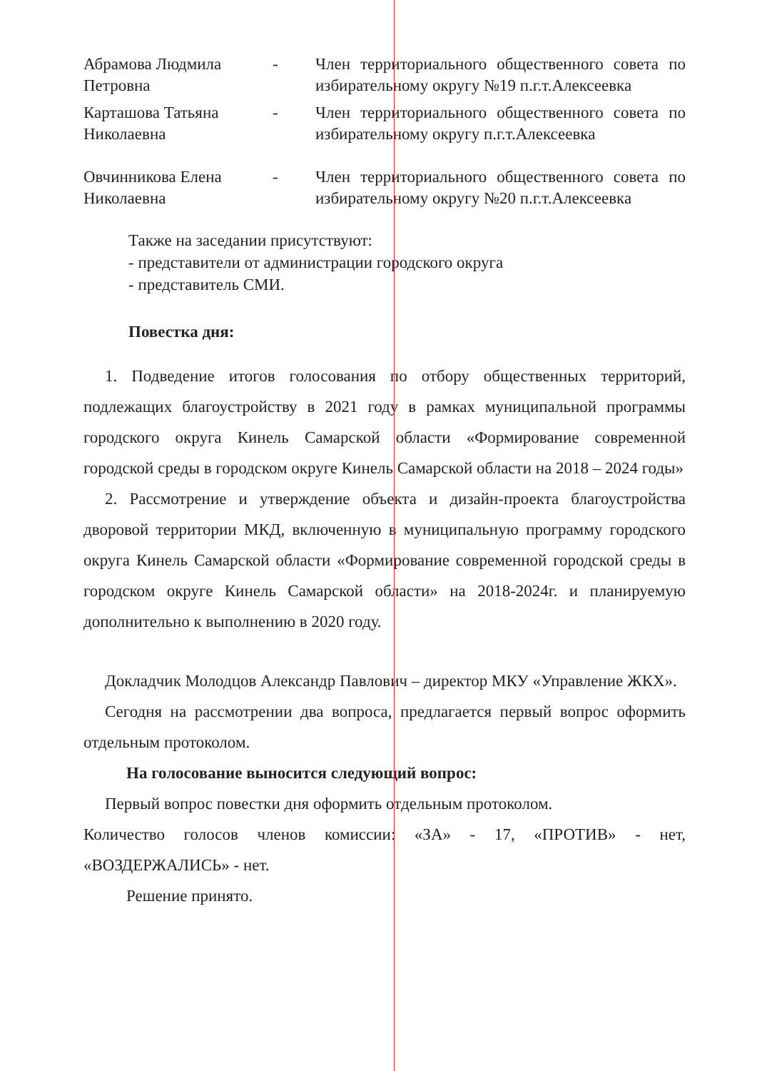Абрамова Людмила Петровна
- Член территориального общественного совета по избирательному округу №19 п.г.т.Алексеевка
Карташова Татьяна Николаевна
- Член территориального общественного совета по избирательному округу п.г.т.Алексеевка
Овчинникова Елена Николаевна
- Член территориального общественного совета по избирательному округу №20 п.г.т.Алексеевка
Также на заседании присутствуют:
- представители от администрации городского округа
- представитель СМИ.
Повестка дня:
1. Подведение итогов голосования по отбору общественных территорий, подлежащих благоустройству в 2021 году в рамках муниципальной программы городского округа Кинель Самарской области «Формирование современной городской среды в городском округе Кинель Самарской области на 2018 – 2024 годы»
2. Рассмотрение и утверждение объекта и дизайн-проекта благоустройства дворовой территории МКД, включенную в муниципальную программу городского округа Кинель Самарской области «Формирование современной городской среды в городском округе Кинель Самарской области» на 2018-2024г. и планируемую дополнительно к выполнению в 2020 году.
Докладчик Молодцов Александр Павлович – директор МКУ «Управление ЖКХ».
Сегодня на рассмотрении два вопроса, предлагается первый вопрос оформить отдельным протоколом.
На голосование выносится следующий вопрос:
Первый вопрос повестки дня оформить отдельным протоколом.
Количество голосов членов комиссии: «ЗА» - 17, «ПРОТИВ» - нет, «ВОЗДЕРЖАЛИСЬ» - нет.
Решение принято.